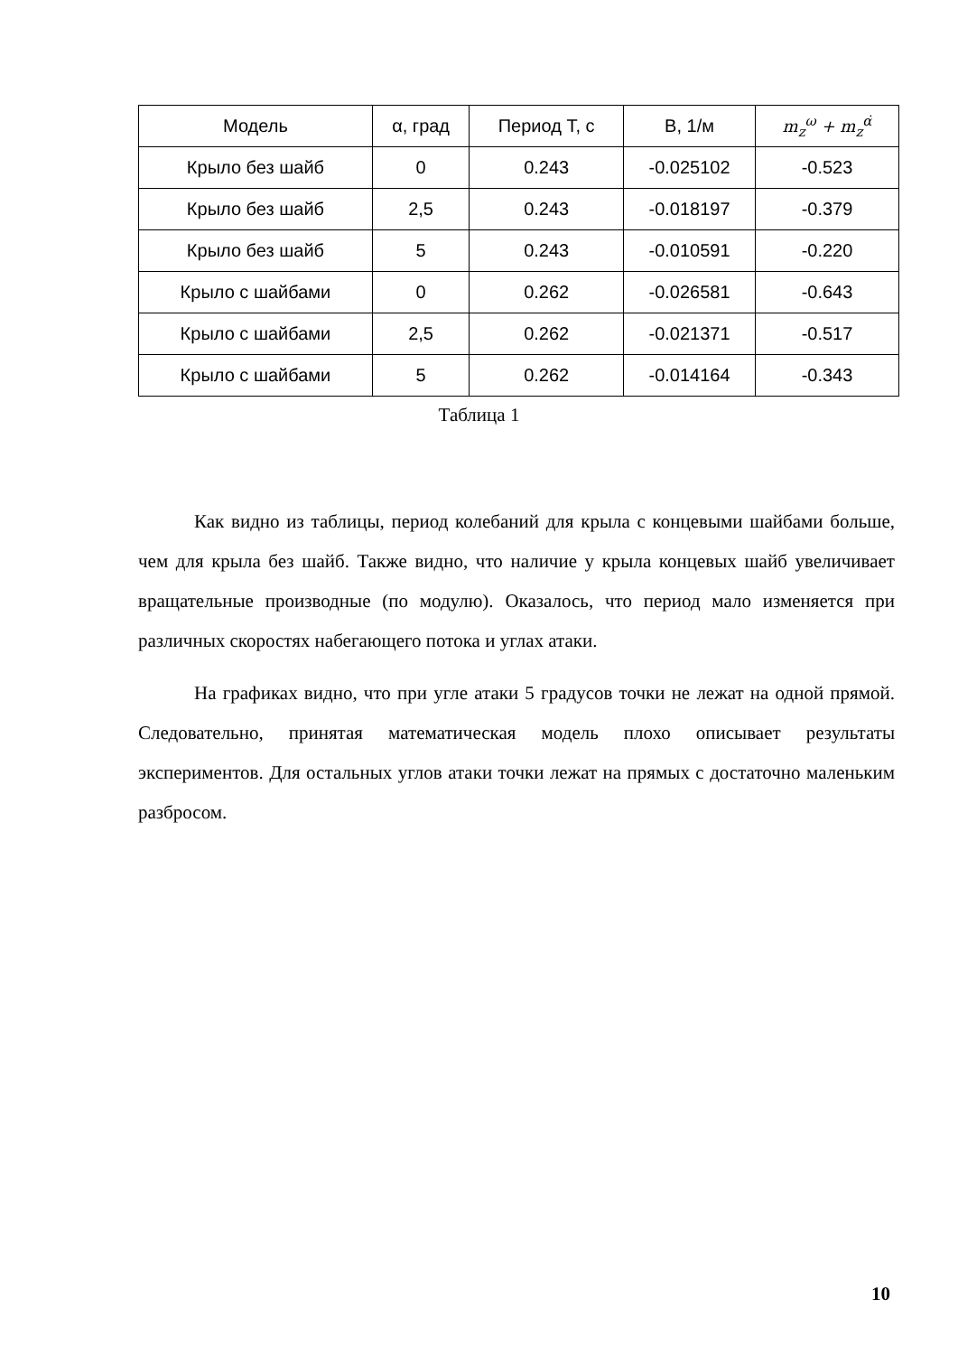| Модель | α, град | Период T, с | B, 1/м | m<sub>z</sub><sup>ω</sup> + m<sub>z</sub><sup>α̇</sup> |
| --- | --- | --- | --- | --- |
| Крыло без шайб | 0 | 0.243 | -0.025102 | -0.523 |
| Крыло без шайб | 2,5 | 0.243 | -0.018197 | -0.379 |
| Крыло без шайб | 5 | 0.243 | -0.010591 | -0.220 |
| Крыло с шайбами | 0 | 0.262 | -0.026581 | -0.643 |
| Крыло с шайбами | 2,5 | 0.262 | -0.021371 | -0.517 |
| Крыло с шайбами | 5 | 0.262 | -0.014164 | -0.343 |
Таблица 1
Как видно из таблицы, период колебаний для крыла с концевыми шайбами больше, чем для крыла без шайб. Также видно, что наличие у крыла концевых шайб увеличивает вращательные производные (по модулю). Оказалось, что период мало изменяется при различных скоростях набегающего потока и углах атаки.
На графиках видно, что при угле атаки 5 градусов точки не лежат на одной прямой. Следовательно, принятая математическая модель плохо описывает результаты экспериментов. Для остальных углов атаки точки лежат на прямых с достаточно маленьким разбросом.
10